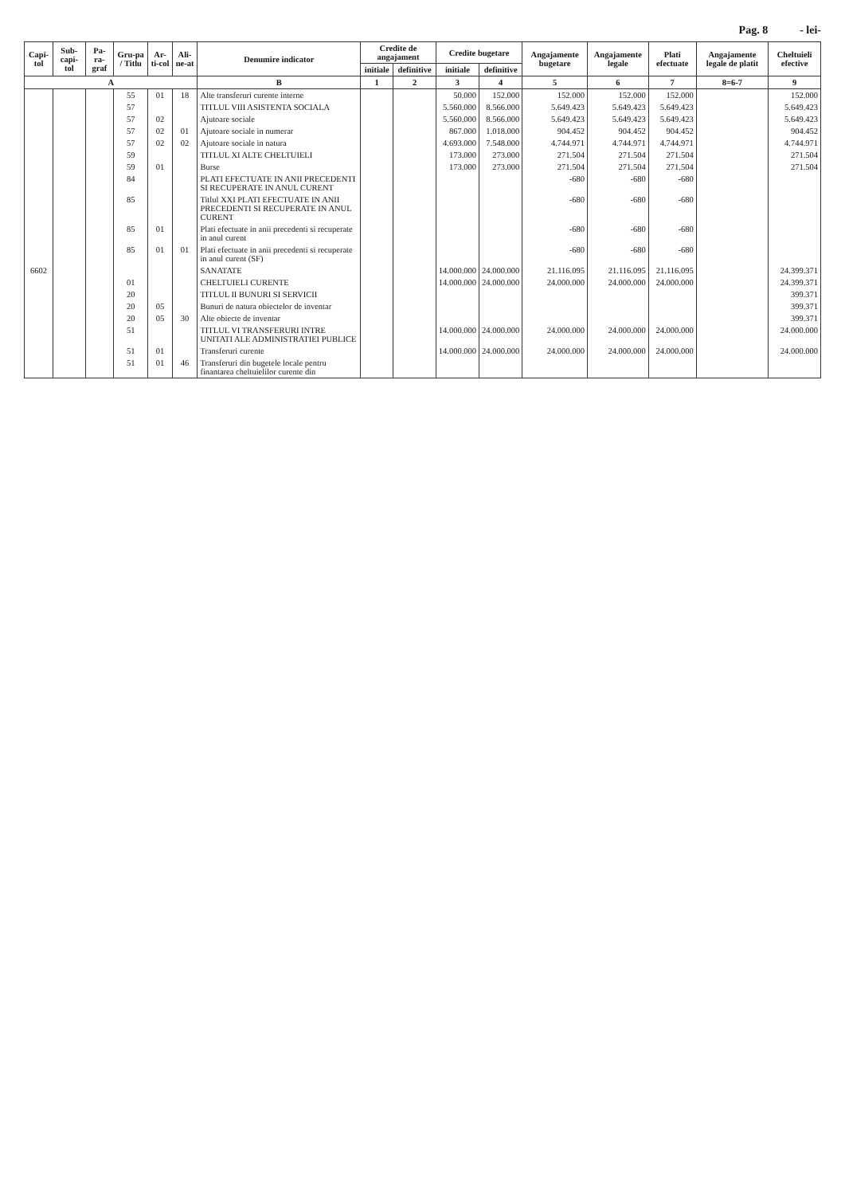Pag. 8 - lei-
| Capi-tol | Sub-capi-tol | Pa-ra-graf | Gru-pa / Titlu | Ar-ti-col | Ali-ne-at | Denumire indicator | Credite de angajament | | Credite bugetare | | Angajamente bugetare | Angajamente legale | Plati efectuate | Angajamente legale de platit | Cheltuieli efective |
| --- | --- | --- | --- | --- | --- | --- | --- | --- | --- | --- | --- | --- | --- | --- | --- |
| | | | | | | | initiale | definitive | initiale | definitive | | | | | |
| A | | | | | | B | 1 | 2 | 3 | 4 | 5 | 6 | 7 | 8=6-7 | 9 |
| | | | 55 | 01 | 18 | Alte transferuri curente interne | | | 50.000 | 152.000 | 152.000 | 152.000 | 152.000 | | 152.000 |
| | | | 57 | | | TITLUL VIII ASISTENTA SOCIALA | | | 5.560.000 | 8.566.000 | 5.649.423 | 5.649.423 | 5.649.423 | | 5.649.423 |
| | | | 57 | 02 | | Ajutoare sociale | | | 5.560.000 | 8.566.000 | 5.649.423 | 5.649.423 | 5.649.423 | | 5.649.423 |
| | | | 57 | 02 | 01 | Ajutoare sociale in numerar | | | 867.000 | 1.018.000 | 904.452 | 904.452 | 904.452 | | 904.452 |
| | | | 57 | 02 | 02 | Ajutoare sociale in natura | | | 4.693.000 | 7.548.000 | 4.744.971 | 4.744.971 | 4.744.971 | | 4.744.971 |
| | | | 59 | | | TITLUL XI ALTE CHELTUIELI | | | 173.000 | 273.000 | 271.504 | 271.504 | 271.504 | | 271.504 |
| | | | 59 | 01 | | Burse | | | 173.000 | 273.000 | 271.504 | 271.504 | 271.504 | | 271.504 |
| | | | 84 | | | PLATI EFECTUATE IN ANII PRECEDENTI SI RECUPERATE IN ANUL CURENT | | | | | -680 | -680 | -680 | | |
| | | | 85 | | | Titlul XXI PLATI EFECTUATE IN ANII PRECEDENTI SI RECUPERATE IN ANUL CURENT | | | | | -680 | -680 | -680 | | |
| | | | 85 | 01 | | Plati efectuate in anii precedenti si recuperate in anul curent | | | | | -680 | -680 | -680 | | |
| | | | 85 | 01 | 01 | Plati efectuate in anii precedenti si recuperate in anul curent (SF) | | | | | -680 | -680 | -680 | | |
| 6602 | | | | | | SANATATE | | | 14.000.000 | 24.000.000 | 21.116.095 | 21.116.095 | 21.116.095 | | 24.399.371 |
| | | | 01 | | | CHELTUIELI CURENTE | | | 14.000.000 | 24.000.000 | 24.000.000 | 24.000.000 | 24.000.000 | | 24.399.371 |
| | | | 20 | | | TITLUL II BUNURI SI SERVICII | | | | | | | | | 399.371 |
| | | | 20 | 05 | | Bunuri de natura obiectelor de inventar | | | | | | | | | 399.371 |
| | | | 20 | 05 | 30 | Alte obiecte de inventar | | | | | | | | | 399.371 |
| | | | 51 | | | TITLUL VI TRANSFERURI INTRE UNITATI ALE ADMINISTRATIEI PUBLICE | | | 14.000.000 | 24.000.000 | 24.000.000 | 24.000.000 | 24.000.000 | | 24.000.000 |
| | | | 51 | 01 | | Transferuri curente | | | 14.000.000 | 24.000.000 | 24.000.000 | 24.000.000 | 24.000.000 | | 24.000.000 |
| | | | 51 | 01 | 46 | Transferuri din bugetele locale pentru finantarea cheltuielilor curente din | | | | | | | | | |